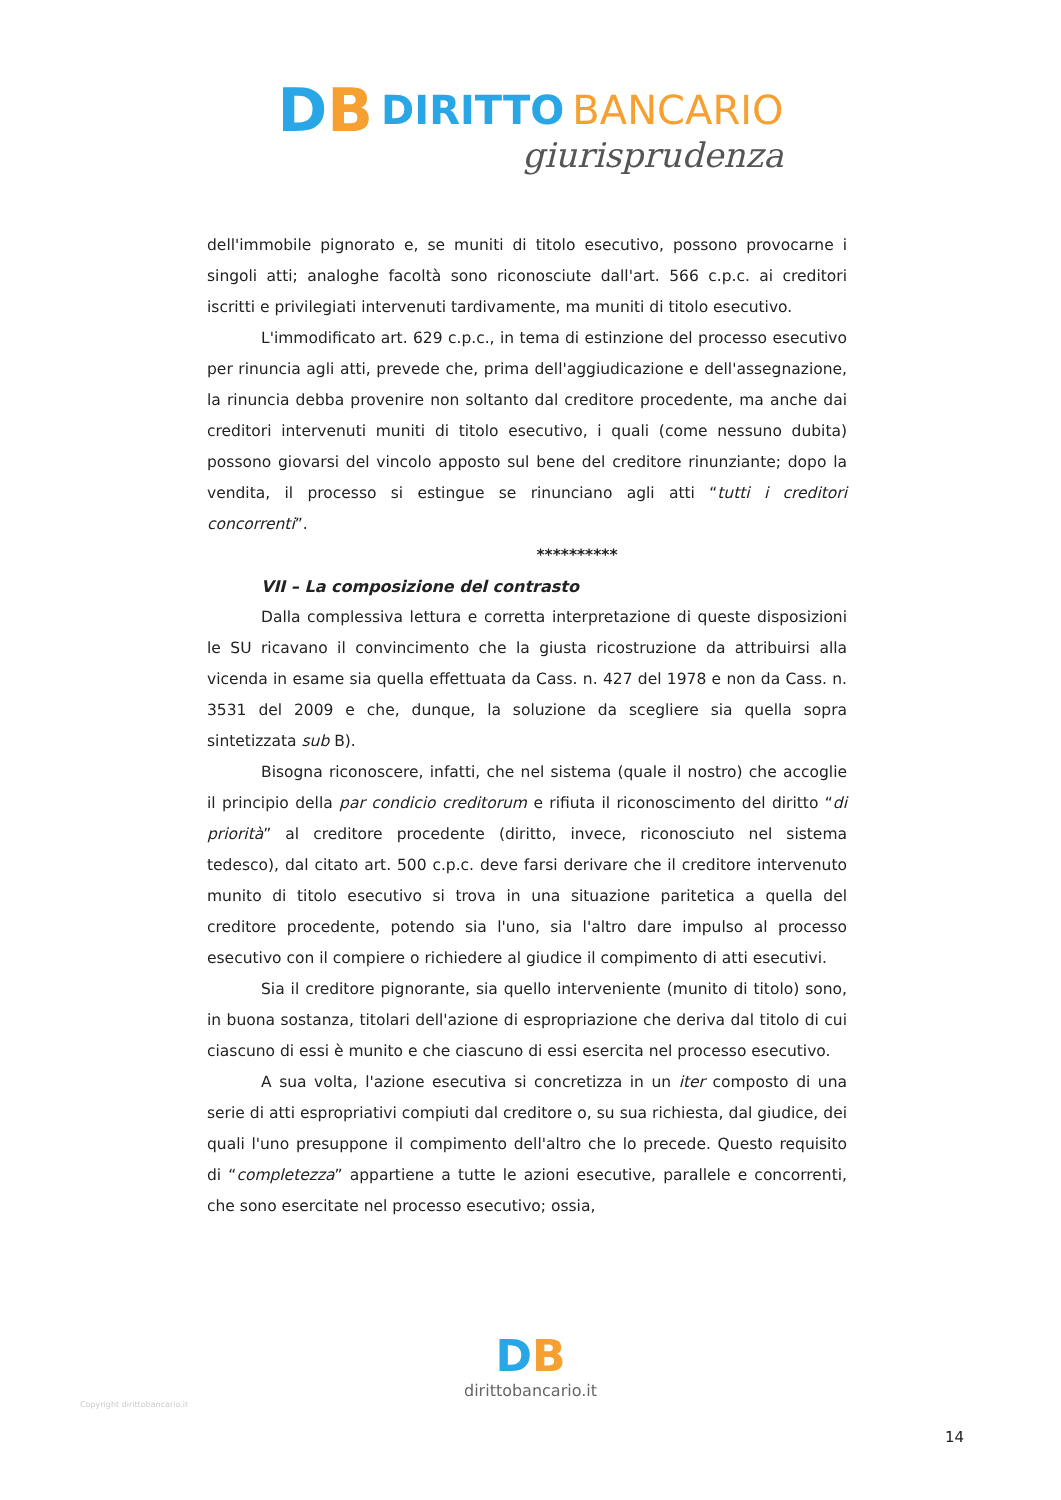DB
DIRITTO BANCARIO
giurisprudenza
dell'immobile pignorato e, se muniti di titolo esecutivo, possono provocarne i singoli atti; analoghe facoltà sono riconosciute dall'art. 566 c.p.c. ai creditori iscritti e privilegiati intervenuti tardivamente, ma muniti di titolo esecutivo.
L'immodificato art. 629 c.p.c., in tema di estinzione del processo esecutivo per rinuncia agli atti, prevede che, prima dell'aggiudicazione e dell'assegnazione, la rinuncia debba provenire non soltanto dal creditore procedente, ma anche dai creditori intervenuti muniti di titolo esecutivo, i quali (come nessuno dubita) possono giovarsi del vincolo apposto sul bene del creditore rinunziante; dopo la vendita, il processo si estingue se rinunciano agli atti “tutti i creditori concorrenti”.
**********
VII – La composizione del contrasto
Dalla complessiva lettura e corretta interpretazione di queste disposizioni le SU ricavano il convincimento che la giusta ricostruzione da attribuirsi alla vicenda in esame sia quella effettuata da Cass. n. 427 del 1978 e non da Cass. n. 3531 del 2009 e che, dunque, la soluzione da scegliere sia quella sopra sintetizzata sub B).
Bisogna riconoscere, infatti, che nel sistema (quale il nostro) che accoglie il principio della par condicio creditorum e rifiuta il riconoscimento del diritto “di priorità” al creditore procedente (diritto, invece, riconosciuto nel sistema tedesco), dal citato art. 500 c.p.c. deve farsi derivare che il creditore intervenuto munito di titolo esecutivo si trova in una situazione paritetica a quella del creditore procedente, potendo sia l'uno, sia l'altro dare impulso al processo esecutivo con il compiere o richiedere al giudice il compimento di atti esecutivi.
Sia il creditore pignorante, sia quello interveniente (munito di titolo) sono, in buona sostanza, titolari dell'azione di espropriazione che deriva dal titolo di cui ciascuno di essi è munito e che ciascuno di essi esercita nel processo esecutivo.
A sua volta, l'azione esecutiva si concretizza in un iter composto di una serie di atti espropriativi compiuti dal creditore o, su sua richiesta, dal giudice, dei quali l'uno presuppone il compimento dell'altro che lo precede. Questo requisito di “completezza” appartiene a tutte le azioni esecutive, parallele e concorrenti, che sono esercitate nel processo esecutivo; ossia,
Copyright dirittobancario.it
DB
dirittobancario.it
14